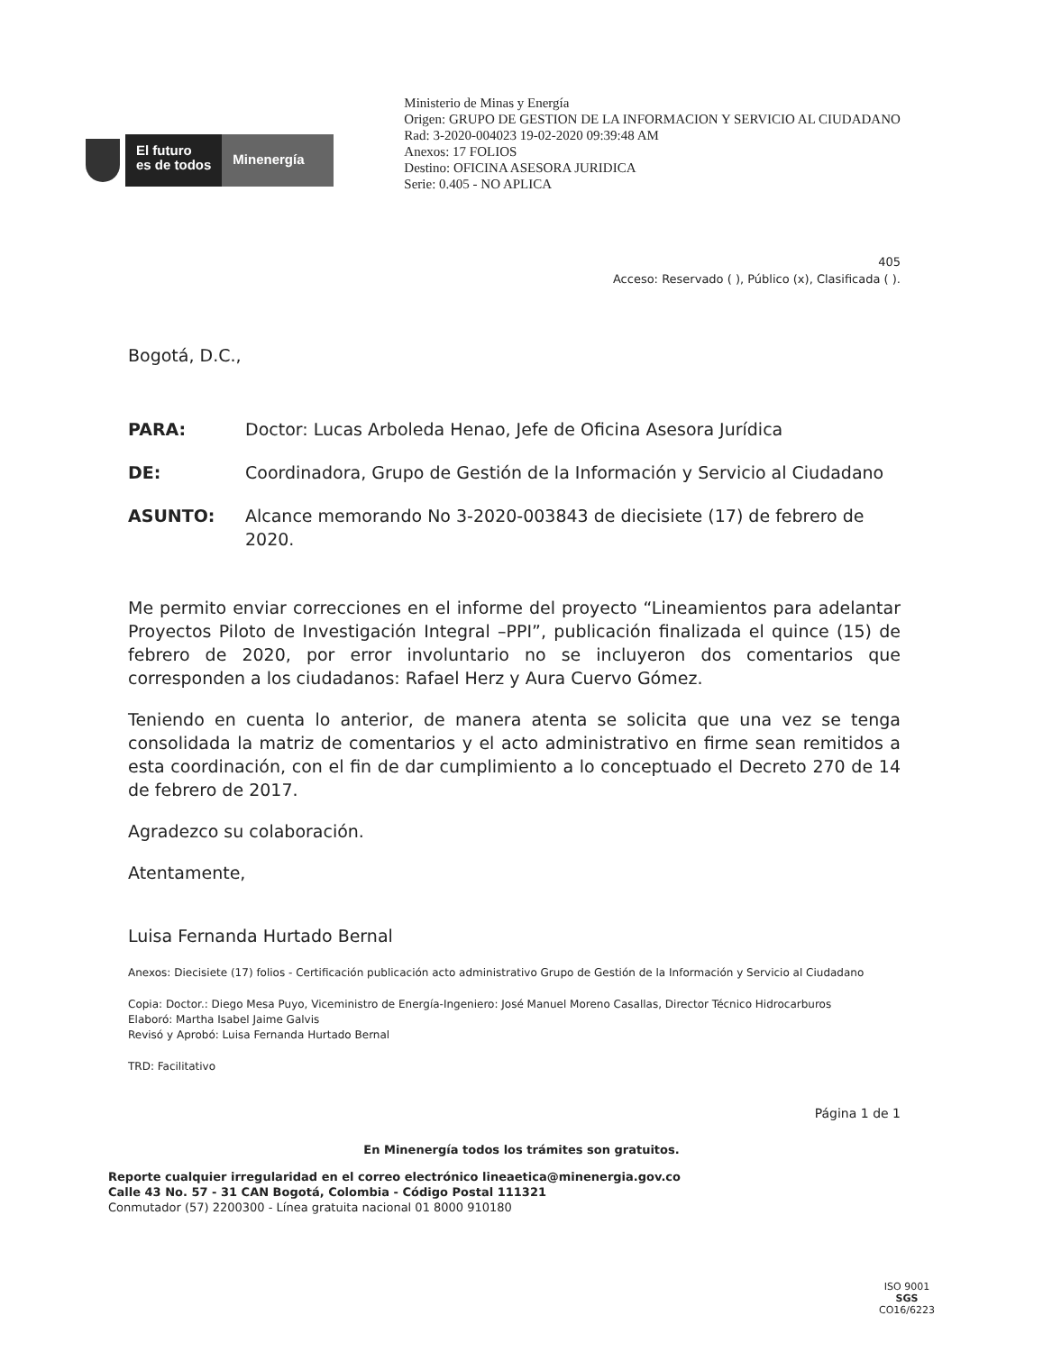El futuro
es de todos
Minenergía
Ministerio de Minas y Energía
Origen: GRUPO DE GESTION DE LA INFORMACION Y SERVICIO AL CIUDADANO
Rad: 3-2020-004023 19-02-2020 09:39:48 AM
Anexos: 17 FOLIOS
Destino: OFICINA ASESORA JURIDICA
Serie: 0.405 - NO APLICA
405
Acceso: Reservado ( ), Público (x), Clasificada ( ).
Bogotá, D.C.,
PARA: Doctor: Lucas Arboleda Henao, Jefe de Oficina Asesora Jurídica
DE: Coordinadora, Grupo de Gestión de la Información y Servicio al Ciudadano
ASUNTO: Alcance memorando No 3-2020-003843 de diecisiete (17) de febrero de 2020.
Me permito enviar correcciones en el informe del proyecto “Lineamientos para adelantar Proyectos Piloto de Investigación Integral –PPI”, publicación finalizada el quince (15) de febrero de 2020, por error involuntario no se incluyeron dos comentarios que corresponden a los ciudadanos: Rafael Herz y Aura Cuervo Gómez.
Teniendo en cuenta lo anterior, de manera atenta se solicita que una vez se tenga consolidada la matriz de comentarios y el acto administrativo en firme sean remitidos a esta coordinación, con el fin de dar cumplimiento a lo conceptuado el Decreto 270 de 14 de febrero de 2017.
Agradezco su colaboración.
Atentamente,
Luisa Fernanda Hurtado Bernal
Anexos: Diecisiete (17) folios - Certificación publicación acto administrativo Grupo de Gestión de la Información y Servicio al Ciudadano
Copia: Doctor.: Diego Mesa Puyo, Viceministro de Energía-Ingeniero: José Manuel Moreno Casallas, Director Técnico Hidrocarburos
Elaboró: Martha Isabel Jaime Galvis
Revisó y Aprobó: Luisa Fernanda Hurtado Bernal
TRD: Facilitativo
Página 1 de 1
En Minenergía todos los trámites son gratuitos.
Reporte cualquier irregularidad en el correo electrónico lineaetica@minenergia.gov.co
Calle 43 No. 57 - 31 CAN Bogotá, Colombia - Código Postal 111321
Conmutador (57) 2200300 - Línea gratuita nacional 01 8000 910180
ISO 9001
SGS
CO16/6223